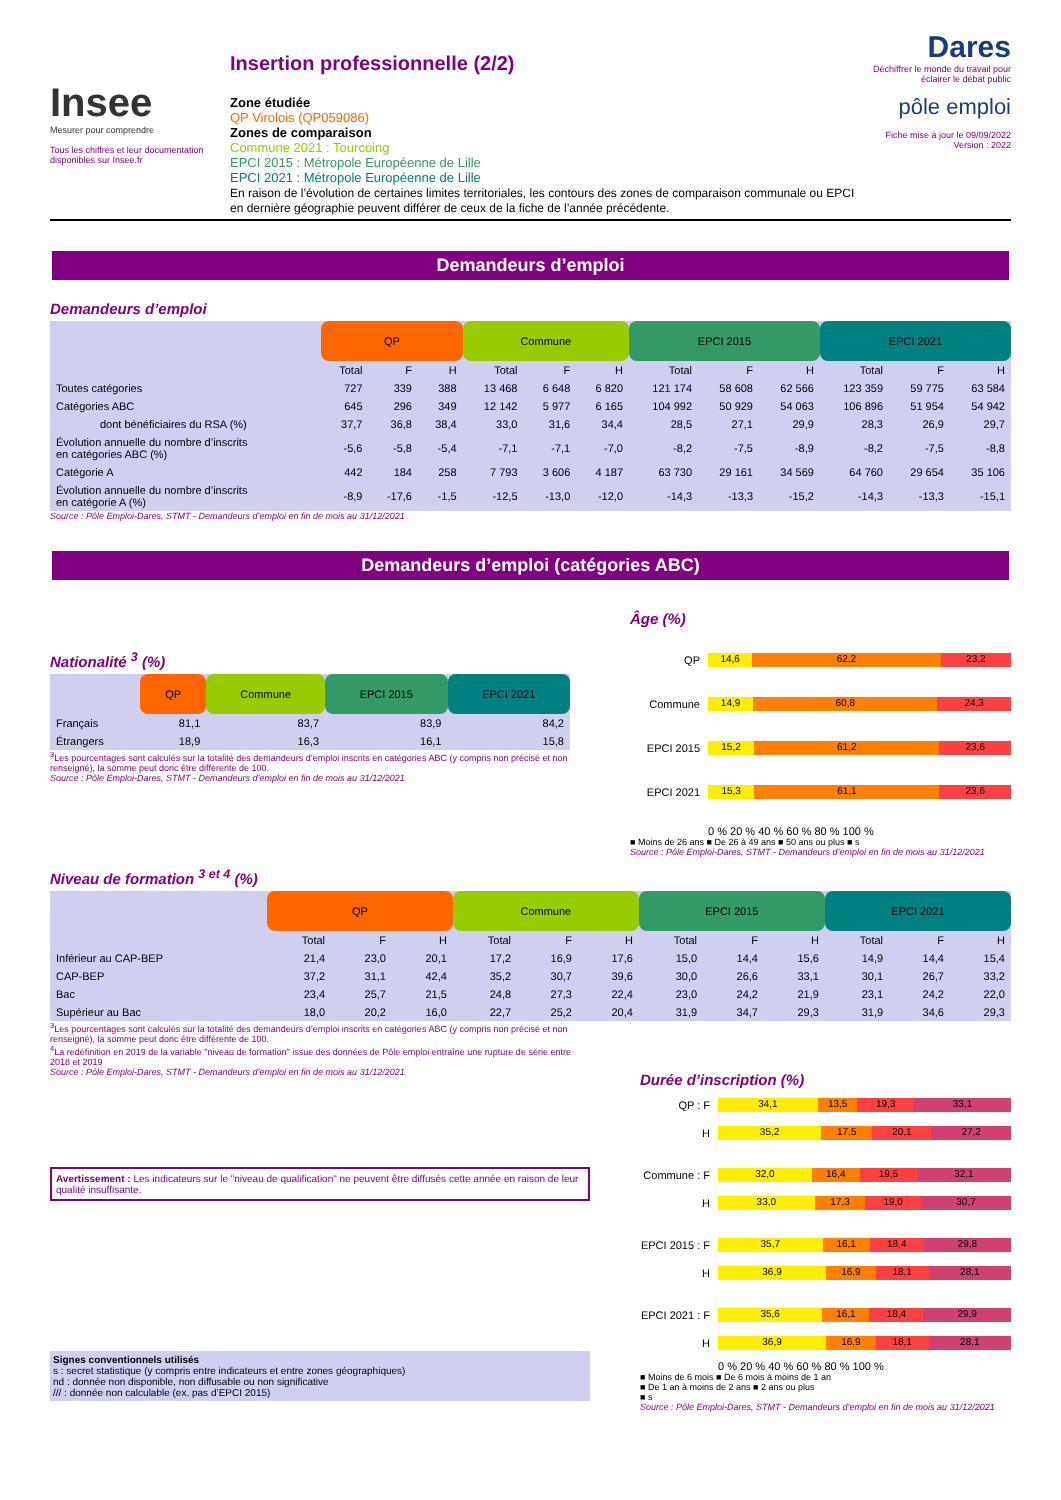Insee
Mesurer pour comprendre
Tous les chiffres et leur documentation disponibles sur Insee.fr
Insertion professionnelle (2/2)
Zone étudiée
QP Virolois (QP059086)
Zones de comparaison
Commune 2021 : Tourcoing
EPCI 2015 : Métropole Européenne de Lille
EPCI 2021 : Métropole Européenne de Lille
En raison de l’évolution de certaines limites territoriales, les contours des zones de comparaison communale ou EPCI en dernière géographie peuvent différer de ceux de la fiche de l’année précédente.
Dares
Déchiffrer le monde du travail pour éclairer le débat public
pôle emploi
Fiche mise à jour le 09/09/2022
Version : 2022
Demandeurs d’emploi
Demandeurs d’emploi
| | QP | | | Commune | | | EPCI 2015 | | | EPCI 2021 | | |
| --- | --- | --- | --- | --- | --- | --- | --- | --- | --- | --- | --- | --- |
| | Total | F | H | Total | F | H | Total | F | H | Total | F | H |
| Toutes catégories | 727 | 339 | 388 | 13 468 | 6 648 | 6 820 | 121 174 | 58 608 | 62 566 | 123 359 | 59 775 | 63 584 |
| Catégories ABC | 645 | 296 | 349 | 12 142 | 5 977 | 6 165 | 104 992 | 50 929 | 54 063 | 106 896 | 51 954 | 54 942 |
| dont bénéficiaires du RSA (%) | 37,7 | 36,8 | 38,4 | 33,0 | 31,6 | 34,4 | 28,5 | 27,1 | 29,9 | 28,3 | 26,9 | 29,7 |
| Évolution annuelle du nombre d’inscrits en catégories ABC (%) | -5,6 | -5,8 | -5,4 | -7,1 | -7,1 | -7,0 | -8,2 | -7,5 | -8,9 | -8,2 | -7,5 | -8,8 |
| Catégorie A | 442 | 184 | 258 | 7 793 | 3 606 | 4 187 | 63 730 | 29 161 | 34 569 | 64 760 | 29 654 | 35 106 |
| Évolution annuelle du nombre d’inscrits en catégorie A (%) | -8,9 | -17,6 | -1,5 | -12,5 | -13,0 | -12,0 | -14,3 | -13,3 | -15,2 | -14,3 | -13,3 | -15,1 |
Source : Pôle Emploi-Dares, STMT - Demandeurs d’emploi en fin de mois au 31/12/2021
Demandeurs d’emploi (catégories ABC)
Nationalité <sup>3</sup> (%)
| | QP | Commune | EPCI 2015 | EPCI 2021 |
| --- | --- | --- | --- | --- |
| Français | 81,1 | 83,7 | 83,9 | 84,2 |
| Étrangers | 18,9 | 16,3 | 16,1 | 15,8 |
<sup>3</sup> Les pourcentages sont calculés sur la totalité des demandeurs d’emploi inscrits en catégories ABC (y compris non précisé et non renseigné), la somme peut donc être différente de 100.
Source : Pôle Emploi-Dares, STMT - Demandeurs d’emploi en fin de mois au 31/12/2021
Âge (%)
QP
14,6 62,2 23,2
Commune
14,9 60,8 24,3
EPCI 2015
15,2 61,2 23,6
EPCI 2021
15,3 61,1 23,6
0 % 20 % 40 % 60 % 80 % 100 %
■ Moins de 26 ans ■ De 26 à 49 ans ■ 50 ans ou plus ■ s
Source : Pôle Emploi-Dares, STMT - Demandeurs d’emploi en fin de mois au 31/12/2021
Niveau de formation <sup>3 et 4</sup> (%)
| | QP | | | Commune | | | EPCI 2015 | | | EPCI 2021 | | |
| --- | --- | --- | --- | --- | --- | --- | --- | --- | --- | --- | --- | --- |
| | Total | F | H | Total | F | H | Total | F | H | Total | F | H |
| Inférieur au CAP-BEP | 21,4 | 23,0 | 20,1 | 17,2 | 16,9 | 17,6 | 15,0 | 14,4 | 15,6 | 14,9 | 14,4 | 15,4 |
| CAP-BEP | 37,2 | 31,1 | 42,4 | 35,2 | 30,7 | 39,6 | 30,0 | 26,6 | 33,1 | 30,1 | 26,7 | 33,2 |
| Bac | 23,4 | 25,7 | 21,5 | 24,8 | 27,3 | 22,4 | 23,0 | 24,2 | 21,9 | 23,1 | 24,2 | 22,0 |
| Supérieur au Bac | 18,0 | 20,2 | 16,0 | 22,7 | 25,2 | 20,4 | 31,9 | 34,7 | 29,3 | 31,9 | 34,6 | 29,3 |
<sup>3</sup> Les pourcentages sont calculés sur la totalité des demandeurs d’emploi inscrits en catégories ABC (y compris non précisé et non renseigné), la somme peut donc être différente de 100.
<sup>4</sup> La redéfinition en 2019 de la variable "niveau de formation" issue des données de Pôle emploi entraîne une rupture de série entre 2018 et 2019
Source : Pôle Emploi-Dares, STMT - Demandeurs d’emploi en fin de mois au 31/12/2021
Avertissement : Les indicateurs sur le "niveau de qualification" ne peuvent être diffusés cette année en raison de leur qualité insuffisante.
Signes conventionnels utilisés
s : secret statistique (y compris entre indicateurs et entre zones géographiques)
nd : donnée non disponible, non diffusable ou non significative
/// : donnée non calculable (ex. pas d’EPCI 2015)
Durée d’inscription (%)
QP : F
34,1 13,5 19,3 33,1
H
35,2 17,5 20,1 27,2
Commune : F
32,0 16,4 19,5 32,1
H
33,0 17,3 19,0 30,7
EPCI 2015 : F
35,7 16,1 18,4 29,8
H
36,9 16,9 18,1 28,1
EPCI 2021 : F
35,6 16,1 18,4 29,9
H
36,9 16,9 18,1 28,1
0 % 20 % 40 % 60 % 80 % 100 %
■ Moins de 6 mois ■ De 6 mois à moins de 1 an
■ De 1 an à moins de 2 ans ■ 2 ans ou plus
■ s
Source : Pôle Emploi-Dares, STMT - Demandeurs d’emploi en fin de mois au 31/12/2021